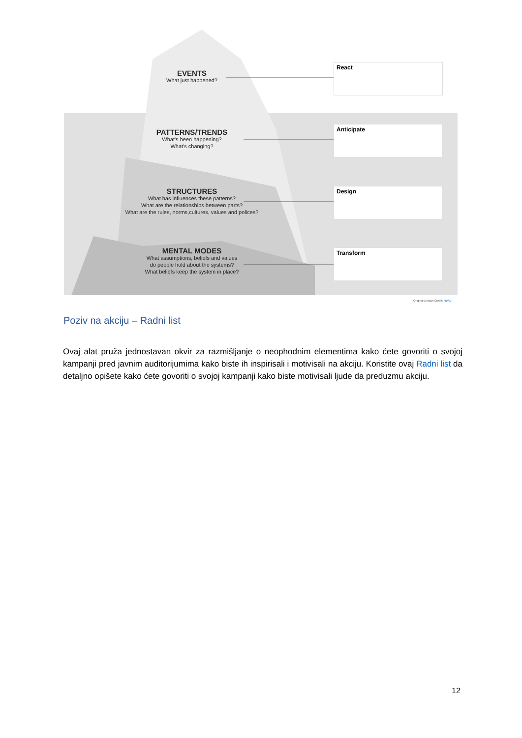EVENTS
What just happened?
PATTERNS/TRENDS
What's been happening?
What's changing?
STRUCTURES
What has influences these patterns?
What are the relationships between parts?
What are the rules, norms,cultures, values and polices?
MENTAL MODES
What assumptions, beliefs and values
do people hold about the systems?
What beliefs keep the system in place?
React
Anticipate
Design
Transform
Original Design Credit: NWEI
Poziv na akciju – Radni list
Ovaj alat pruža jednostavan okvir za razmišljanje o neophodnim elementima kako ćete govoriti o svojoj kampanji pred javnim auditorijumima kako biste ih inspirisali i motivisali na akciju. Koristite ovaj Radni list da detaljno opišete kako ćete govoriti o svojoj kampanji kako biste motivisali ljude da preduzmu akciju.
12